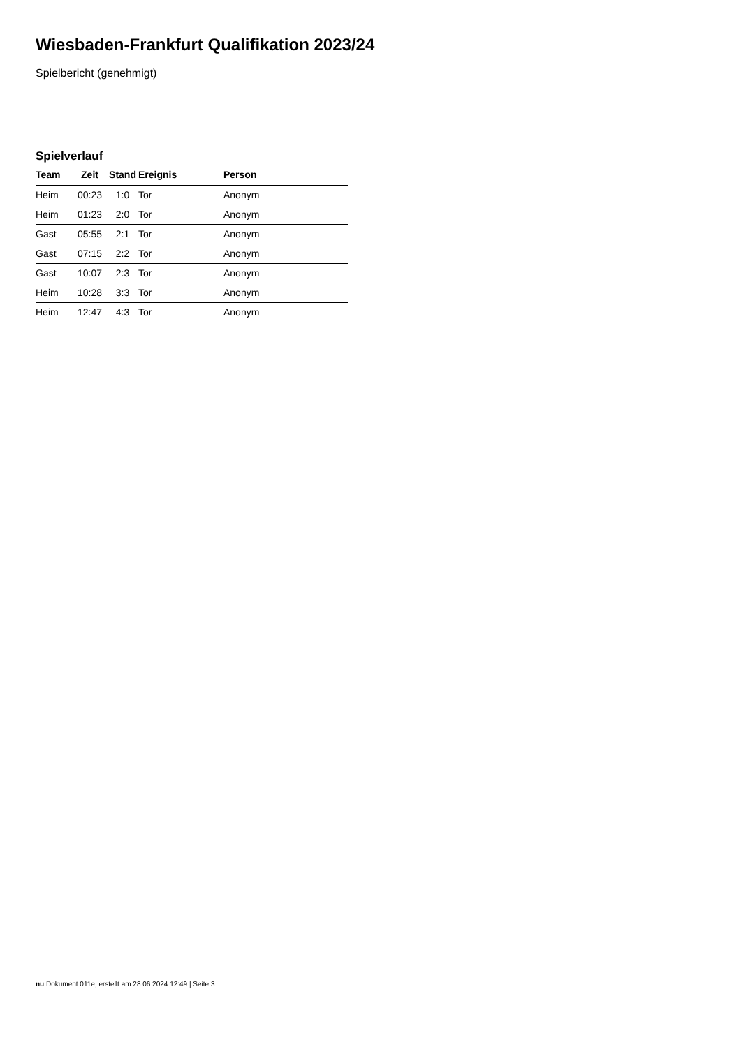Wiesbaden-Frankfurt Qualifikation 2023/24
Spielbericht (genehmigt)
Spielverlauf
| Team | Zeit | Stand | Ereignis | Person |
| --- | --- | --- | --- | --- |
| Heim | 00:23 | 1:0 | Tor | Anonym |
| Heim | 01:23 | 2:0 | Tor | Anonym |
| Gast | 05:55 | 2:1 | Tor | Anonym |
| Gast | 07:15 | 2:2 | Tor | Anonym |
| Gast | 10:07 | 2:3 | Tor | Anonym |
| Heim | 10:28 | 3:3 | Tor | Anonym |
| Heim | 12:47 | 4:3 | Tor | Anonym |
nu.Dokument 011e, erstellt am 28.06.2024 12:49 | Seite 3